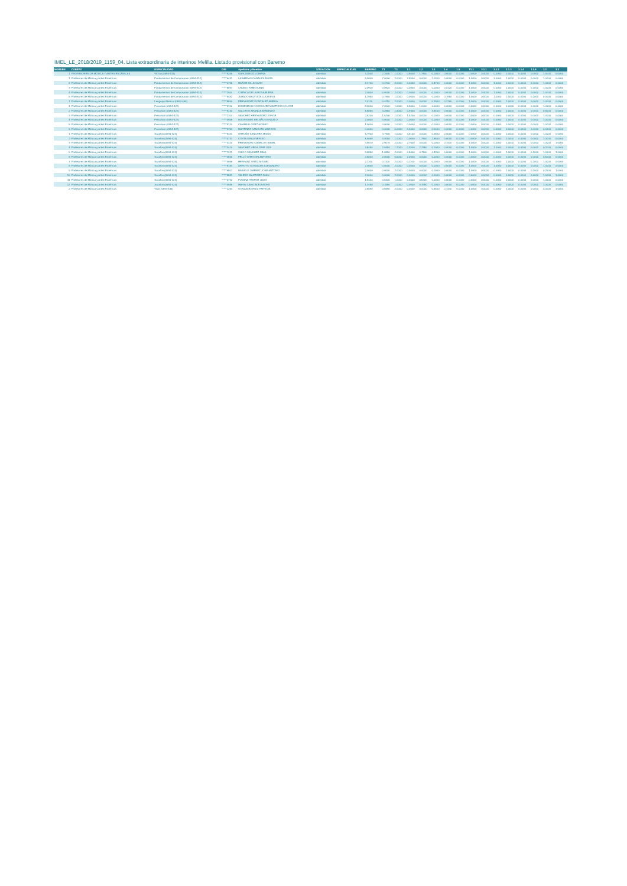IMEL_LE_2018/2019_1159_04. Lista extraordinaria de interinos Melilla. Listado provisional con Baremo
| NORDEN | CUERPO | ESPECIALIDAD | DNI | Apellidos y Nombre | SITUACION | ESPECIALIDAD | BAREMO | T1 | T3 | 1.1 | 1.2 | 1.3 | 1.4 | 1.5 | T3.1 | 3.1.1 | 3.1.2 | 3.1.3 | 3.1.4 | 3.1.5 | 3.2 | 3.3 |
| --- | --- | --- | --- | --- | --- | --- | --- | --- | --- | --- | --- | --- | --- | --- | --- | --- | --- | --- | --- | --- | --- | --- |
| 1 | PROFESORES DE MÚSICA Y ARTES ESCÉNICAS | VIOLA (0594-431) | *****9255 | GARCIA RUIZ LORENA | Admitida | | 3.2500 | 2.2500 | 1.0000 | 0.5000 | 1.7500 | 0.0000 | 0.0000 | 0.0000 | 0.0000 | 0.0000 | 0.0000 | 0.0000 | 0.0000 | 0.0000 | 1.0000 | 0.0000 |
| 1 | Profesores de Música y Artes Escénicas | Fundamentos de Composicion (0594-412) | *****6431 | LASHERAS CANALES ANGEL | Admitida | | 9.0000 | 7.0000 | 2.0000 | 7.5500 | 0.0000 | 2.0300 | 0.0000 | 0.0000 | 1.0000 | 0.0000 | 3.0000 | 1.0000 | 0.0000 | 0.0000 | 1.0000 | 0.0000 |
| 2 | Profesores de Música y Artes Escénicas | Fundamentos de Composicion (0594-412) | *****0795 | MUÑOZ GIL ALVARO | Admitida | | 2.4700 | 0.4700 | 2.0000 | 0.0000 | 0.0000 | 0.4700 | 0.0000 | 0.0000 | 1.0000 | 0.0000 | 1.0000 | 0.0000 | 0.0000 | 0.0000 | 1.0000 | 0.0000 |
| 3 | Profesores de Música y Artes Escénicas | Fundamentos de Composicion (0594-412) | *****8697 | CRIADO RAMOS ANA | Admitida | | 2.0920 | 0.0920 | 2.0000 | 0.0800 | 0.0000 | 0.0000 | 0.0120 | 0.0000 | 1.0000 | 0.0000 | 0.0000 | 1.0000 | 0.0000 | 0.2000 | 1.0000 | 0.0000 |
| 4 | Profesores de Música y Artes Escénicas | Fundamentos de Composicion (0594-412) | *****1504 | CUENCA DE LA ROSA ELENA | Admitida | | 2.0000 | 0.0000 | 2.0000 | 0.0000 | 0.0000 | 0.0000 | 0.0000 | 0.0000 | 1.0000 | 0.0000 | 1.0000 | 1.0000 | 0.0000 | 0.0000 | 1.0000 | 0.0000 |
| 5 | Profesores de Música y Artes Escénicas | Fundamentos de Composicion (0594-412) | *****5482 | JURADO BAUTISTA LUCIA EVA | Admitida | | 1.1950 | 0.1950 | 1.0000 | 0.0000 | 0.0000 | 0.0000 | 0.1950 | 0.0000 | 1.0000 | 0.0000 | 1.0000 | 1.0000 | 0.0000 | 0.2000 | 0.0000 | 0.0000 |
| 1 | Profesores de Música y Artes Escénicas | Lenguaje Musical (0594-460) | *****8550 | FERNANDEZ GONZALEZ AMELIA | Admitida | | 2.4110 | 0.4110 | 2.0000 | 0.0000 | 0.0000 | 0.1950 | 0.2160 | 0.0000 | 1.0000 | 0.0000 | 0.0000 | 1.0000 | 0.0000 | 0.0000 | 1.0000 | 0.0000 |
| 1 | Profesores de Música y Artes Escénicas | Percusion (0594-422) | *****2190 | DOMENECH RODRIGUEZ MARTIRIO DOLORE | Admitida | | 8.0000 | 7.0000 | 1.0000 | 6.5000 | 1.0000 | 0.0000 | 0.0000 | 0.0000 | 0.0000 | 0.0000 | 0.0000 | 0.0000 | 0.0000 | 0.0000 | 1.0000 | 0.0000 |
| 2 | Profesores de Música y Artes Escénicas | Percusion (0594-422) | *****9140 | GALLEGO ARANDA ARMANDO | Admitida | | 5.8850 | 4.2850 | 1.6000 | 0.9400 | 0.0000 | 3.3450 | 0.0000 | 0.0000 | 1.0000 | 0.0000 | 0.0000 | 1.0000 | 0.0000 | 0.0000 | 0.6000 | 0.0000 |
| 3 | Profesores de Música y Artes Escénicas | Percusion (0594-422) | *****2704 | SANCHEZ HERNANDEZ JORGE | Admitida | | 2.5200 | 1.5200 | 1.0000 | 1.5200 | 0.0000 | 0.0000 | 0.0000 | 0.0000 | 0.0000 | 0.0000 | 0.0000 | 0.0000 | 0.0000 | 0.0000 | 1.0000 | 0.0000 |
| 4 | Profesores de Música y Artes Escénicas | Percusion (0594-422) | *****4958 | RODRIGUEZ RELAÑO GONZALO | Admitida | | 2.0000 | 0.0000 | 2.0000 | 0.0000 | 0.0000 | 0.0000 | 0.0000 | 0.0000 | 1.0000 | 0.0000 | 0.0000 | 1.0000 | 0.0000 | 0.0000 | 1.0000 | 0.0000 |
| 5 | Profesores de Música y Artes Escénicas | Percusion (0594-422) | *****5120 | CAMARA LOPEZ ALVARO | Admitida | | 1.0000 | 0.0000 | 1.0000 | 0.0000 | 0.0000 | 0.0000 | 0.0000 | 0.0000 | 0.0000 | 0.0000 | 0.0000 | 0.0000 | 0.0000 | 0.0000 | 1.0000 | 0.0000 |
| 6 | Profesores de Música y Artes Escénicas | Percusion (0594-422) | *****3753 | MARTINEZ CANOVAS MARCOS | Admitida | | 0.0000 | 0.0000 | 0.0000 | 0.0000 | 0.0000 | 0.0000 | 0.0000 | 0.0000 | 0.0000 | 0.0000 | 0.0000 | 0.0000 | 0.0000 | 0.0000 | 0.0000 | 0.0000 |
| 1 | Profesores de Música y Artes Escénicas | Saxofon (0594-424) | *****9151 | ORTUÑO SANCHEZ JESUS | Admitida | | 5.7900 | 4.7900 | 1.0000 | 4.6100 | 0.0000 | 0.1800 | 0.0000 | 0.0000 | 0.0000 | 0.0000 | 0.0000 | 0.0000 | 0.0000 | 0.0000 | 1.0000 | 0.0000 |
| 2 | Profesores de Música y Artes Escénicas | Saxofon (0594-424) | *****0737 | COSTA GRAU SERGIO | Admitida | | 5.4050 | 4.4050 | 1.0000 | 0.0000 | 1.7500 | 2.6550 | 0.0000 | 0.0000 | 0.0000 | 0.0000 | 0.0000 | 0.0000 | 0.0000 | 0.0000 | 1.0000 | 0.0000 |
| 3 | Profesores de Música y Artes Escénicas | Saxofon (0594-424) | *****3310 | FERNANDEZ CABELLO ISABEL | Admitida | | 4.9070 | 2.9070 | 2.0000 | 2.7600 | 0.0000 | 0.0000 | 0.1470 | 0.0000 | 1.0000 | 0.0000 | 0.0000 | 1.0000 | 0.0000 | 0.0000 | 1.0000 | 1.0000 |
| 4 | Profesores de Música y Artes Escénicas | Saxofon (0594-424) | *****3410 | SANCHEZ VEGA JOSE LUIS | Admitida | | 3.8450 | 2.6450 | 1.2000 | 0.3500 | 2.2950 | 0.0000 | 0.0000 | 0.0000 | 1.0000 | 0.0000 | 1.0000 | 0.0000 | 0.0000 | 0.0000 | 0.2000 | 0.0000 |
| 5 | Profesores de Música y Artes Escénicas | Saxofon (0594-424) | *****7321 | CHICO SANCHEZ RAUL | Admitida | | 3.6850 | 1.6850 | 2.0000 | 0.5000 | 0.7500 | 0.4350 | 0.0000 | 0.0000 | 1.0000 | 0.0000 | 0.0000 | 1.0000 | 0.0000 | 0.2000 | 1.0000 | 1.0000 |
| 6 | Profesores de Música y Artes Escénicas | Saxofon (0594-424) | *****4856 | PELLÓ GREGORI ANTONIO | Admitida | | 2.5000 | 2.0000 | 0.5000 | 2.0000 | 0.0000 | 0.0000 | 0.0000 | 0.0000 | 0.0000 | 0.0000 | 0.0000 | 0.0000 | 0.0000 | 0.0000 | 0.5000 | 0.0000 |
| 7 | Profesores de Música y Artes Escénicas | Saxofon (0594-424) | *****4666 | HERRANZ ORTIZ MIGUEL | Admitida | | 2.1100 | 0.1100 | 2.0000 | 0.1100 | 0.0000 | 0.0000 | 0.0000 | 0.0000 | 1.0000 | 0.0000 | 0.0000 | 1.0000 | 0.0000 | 0.2000 | 1.0000 | 0.0000 |
| 8 | Profesores de Música y Artes Escénicas | Saxofon (0594-424) | *****8783 | ARROYO GONZALEZ ALEJANDRO | Admitida | | 2.0000 | 0.0000 | 2.0000 | 0.0000 | 0.0000 | 0.0000 | 0.0000 | 0.0000 | 1.0000 | 0.0000 | 1.0000 | 0.0000 | 0.0000 | 0.0000 | 1.0000 | 0.0000 |
| 9 | Profesores de Música y Artes Escénicas | Saxofon (0594-424) | *****6807 | RABAGO JIMENEZ JOSE ANTONIO | Admitida | | 2.0000 | 0.0000 | 2.0000 | 0.0000 | 0.0000 | 0.0000 | 0.0000 | 0.0000 | 1.0000 | 0.0000 | 0.0000 | 1.0000 | 0.0000 | 0.2000 | 0.2500 | 1.0000 |
| 10 | Profesores de Música y Artes Escénicas | Saxofon (0594-424) | *****8581 | VALERO MARTINEZ JUAN | Admitida | | 2.0000 | 0.0000 | 2.0000 | 0.0000 | 0.0000 | 0.0000 | 0.0000 | 0.0000 | 0.6000 | 0.0000 | 0.0000 | 0.0000 | 0.0000 | 0.6000 | 1.0000 | 1.0000 |
| 11 | Profesores de Música y Artes Escénicas | Saxofon (0594-424) | *****4792 | PUYANA PASTOR JULIO | Admitida | | 1.5420 | 0.5420 | 1.0000 | 0.0000 | 0.5420 | 0.0000 | 0.0000 | 0.0000 | 0.0000 | 0.0000 | 0.0000 | 0.0000 | 0.0000 | 0.0000 | 1.0000 | 0.0000 |
| 12 | Profesores de Música y Artes Escénicas | Saxofon (0594-424) | *****4988 | MARIN CANO ALEJANDRO | Admitida | | 1.3480 | 0.3480 | 1.0000 | 0.0000 | 0.3480 | 0.0000 | 0.0000 | 0.0000 | 0.0000 | 0.0000 | 0.0000 | 0.0000 | 0.0000 | 0.0000 | 1.0000 | 0.0000 |
| 2 | Profesores de Música y Artes Escénicas | Viola (0594-431) | *****2264 | GONZALEZ RUIZ PATRICIA | Admitida | | 2.5690 | 0.5690 | 2.0000 | 0.0000 | 0.0000 | 0.4550 | 0.1140 | 0.0000 | 1.0000 | 0.0000 | 0.0000 | 1.0000 | 0.0000 | 0.0000 | 0.0000 | 1.0000 |